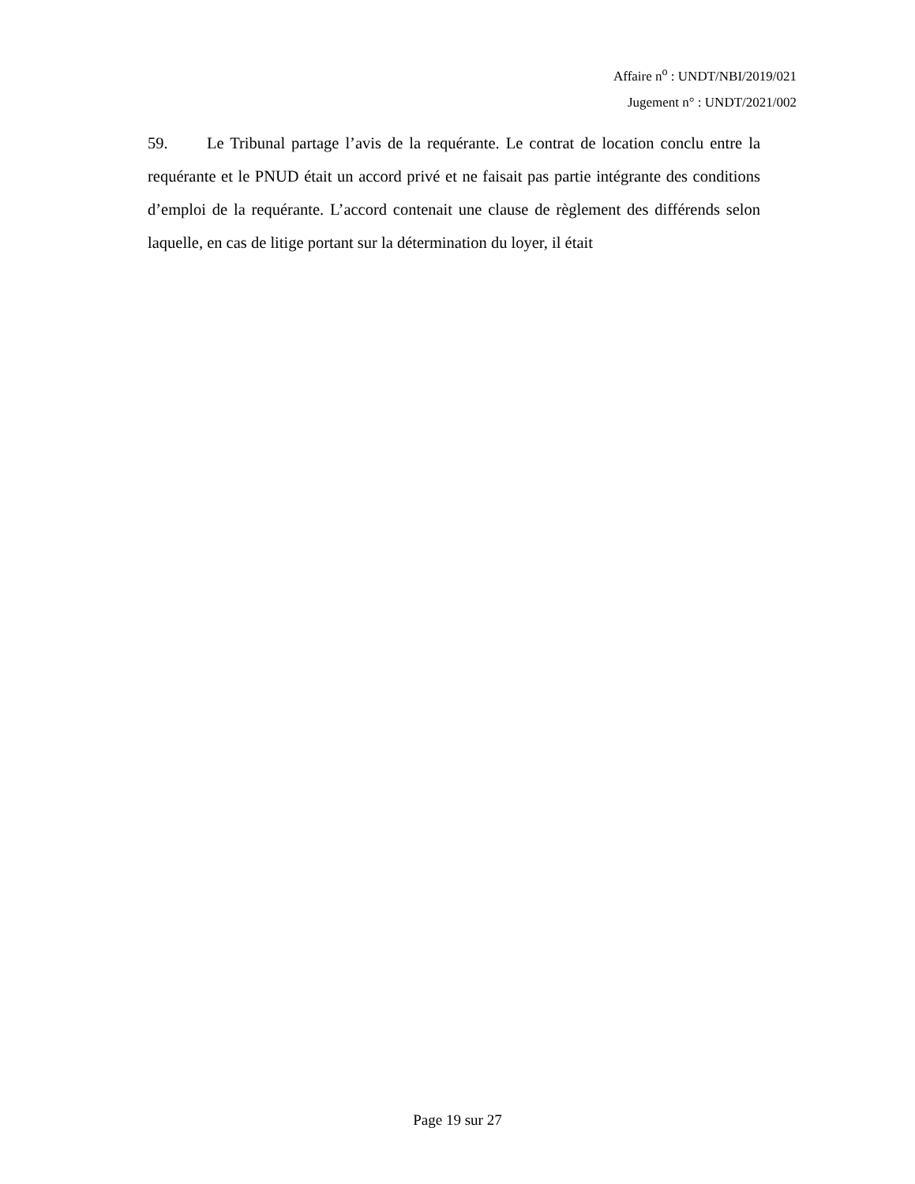Affaire n<sup>o</sup> : UNDT/NBI/2019/021
Jugement n° : UNDT/2021/002
59. Le Tribunal partage l’avis de la requérante. Le contrat de location conclu entre la requérante et le PNUD était un accord privé et ne faisait pas partie intégrante des conditions d’emploi de la requérante. L’accord contenait une clause de règlement des différends selon laquelle, en cas de litige portant sur la détermination du loyer, il était
Page 19 sur 27